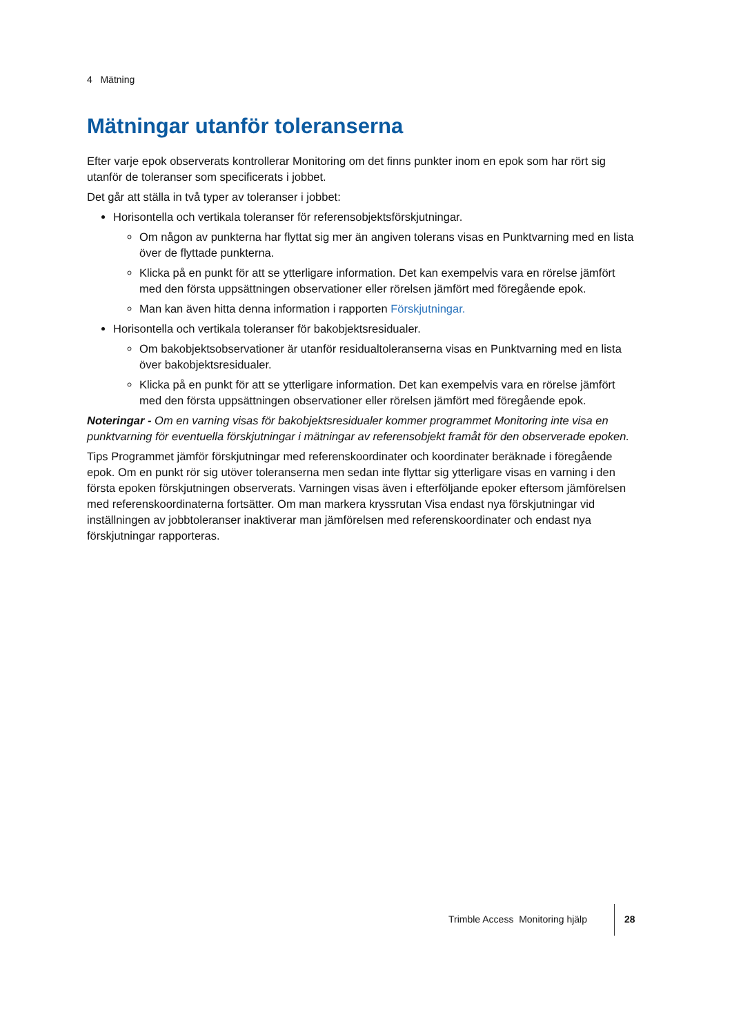4 Mätning
Mätningar utanför toleranserna
Efter varje epok observerats kontrollerar Monitoring om det finns punkter inom en epok som har rört sig utanför de toleranser som specificerats i jobbet.
Det går att ställa in två typer av toleranser i jobbet:
Horisontella och vertikala toleranser för referensobjektsförskjutningar.
Om någon av punkterna har flyttat sig mer än angiven tolerans visas en Punktvarning med en lista över de flyttade punkterna.
Klicka på en punkt för att se ytterligare information. Det kan exempelvis vara en rörelse jämfört med den första uppsättningen observationer eller rörelsen jämfört med föregående epok.
Man kan även hitta denna information i rapporten Förskjutningar.
Horisontella och vertikala toleranser för bakobjektsresidualer.
Om bakobjektsobservationer är utanför residualtoleranserna visas en Punktvarning med en lista över bakobjektsresidualer.
Klicka på en punkt för att se ytterligare information. Det kan exempelvis vara en rörelse jämfört med den första uppsättningen observationer eller rörelsen jämfört med föregående epok.
Noteringar - Om en varning visas för bakobjektsresidualer kommer programmet Monitoring inte visa en punktvarning för eventuella förskjutningar i mätningar av referensobjekt framåt för den observerade epoken.
Tips Programmet jämför förskjutningar med referenskoordinater och koordinater beräknade i föregående epok. Om en punkt rör sig utöver toleranserna men sedan inte flyttar sig ytterligare visas en varning i den första epoken förskjutningen observerats. Varningen visas även i efterföljande epoker eftersom jämförelsen med referenskoordinaterna fortsätter. Om man markera kryssrutan Visa endast nya förskjutningar vid inställningen av jobbtoleranser inaktiverar man jämförelsen med referenskoordinater och endast nya förskjutningar rapporteras.
Trimble Access Monitoring hjälp
28